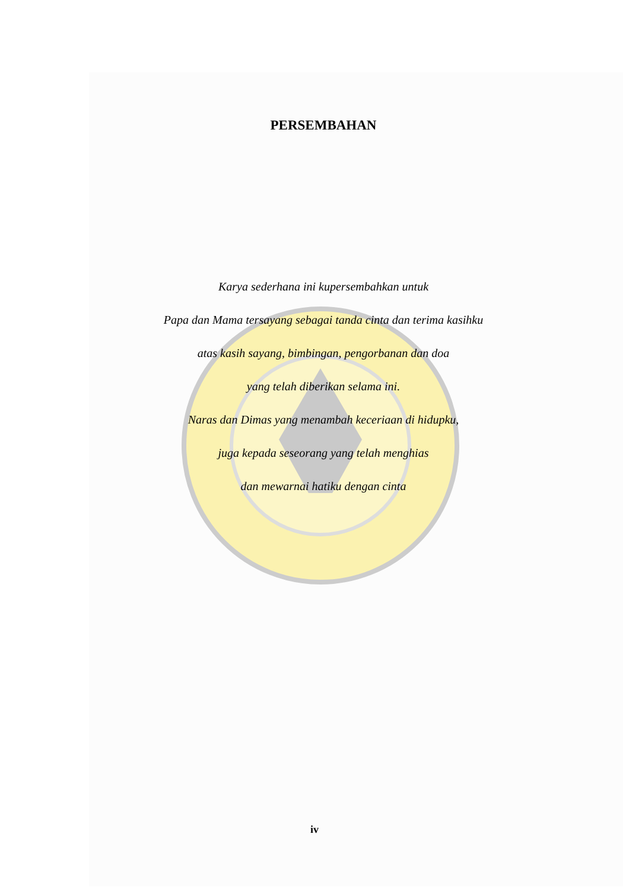PERSEMBAHAN
Karya sederhana ini kupersembahkan untuk
Papa dan Mama tersayang sebagai tanda cinta dan terima kasihku
atas kasih sayang, bimbingan, pengorbanan dan doa
yang telah diberikan selama ini.
Naras dan Dimas yang menambah keceriaan di hidupku,
juga kepada seseorang yang telah menghias
dan mewarnai hatiku dengan cinta
iv